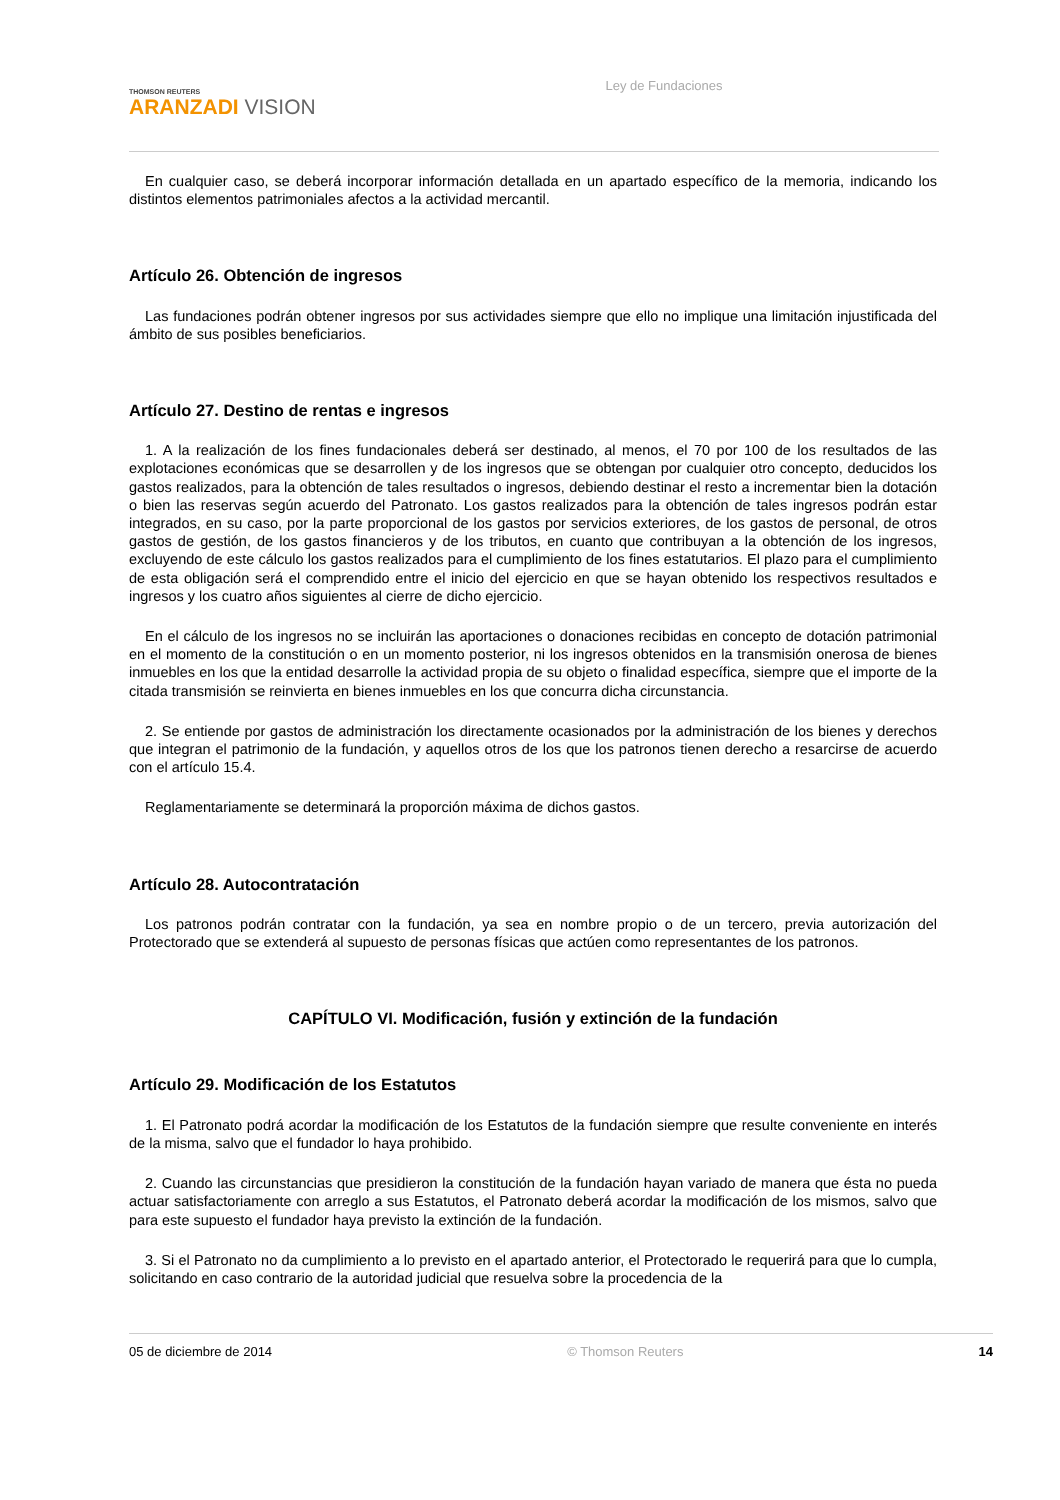THOMSON REUTERS
ARANZADI VISION
Ley de Fundaciones
En cualquier caso, se deberá incorporar información detallada en un apartado específico de la memoria, indicando los distintos elementos patrimoniales afectos a la actividad mercantil.
Artículo 26. Obtención de ingresos
Las fundaciones podrán obtener ingresos por sus actividades siempre que ello no implique una limitación injustificada del ámbito de sus posibles beneficiarios.
Artículo 27. Destino de rentas e ingresos
1. A la realización de los fines fundacionales deberá ser destinado, al menos, el 70 por 100 de los resultados de las explotaciones económicas que se desarrollen y de los ingresos que se obtengan por cualquier otro concepto, deducidos los gastos realizados, para la obtención de tales resultados o ingresos, debiendo destinar el resto a incrementar bien la dotación o bien las reservas según acuerdo del Patronato. Los gastos realizados para la obtención de tales ingresos podrán estar integrados, en su caso, por la parte proporcional de los gastos por servicios exteriores, de los gastos de personal, de otros gastos de gestión, de los gastos financieros y de los tributos, en cuanto que contribuyan a la obtención de los ingresos, excluyendo de este cálculo los gastos realizados para el cumplimiento de los fines estatutarios. El plazo para el cumplimiento de esta obligación será el comprendido entre el inicio del ejercicio en que se hayan obtenido los respectivos resultados e ingresos y los cuatro años siguientes al cierre de dicho ejercicio.
En el cálculo de los ingresos no se incluirán las aportaciones o donaciones recibidas en concepto de dotación patrimonial en el momento de la constitución o en un momento posterior, ni los ingresos obtenidos en la transmisión onerosa de bienes inmuebles en los que la entidad desarrolle la actividad propia de su objeto o finalidad específica, siempre que el importe de la citada transmisión se reinvierta en bienes inmuebles en los que concurra dicha circunstancia.
2. Se entiende por gastos de administración los directamente ocasionados por la administración de los bienes y derechos que integran el patrimonio de la fundación, y aquellos otros de los que los patronos tienen derecho a resarcirse de acuerdo con el artículo 15.4.
Reglamentariamente se determinará la proporción máxima de dichos gastos.
Artículo 28. Autocontratación
Los patronos podrán contratar con la fundación, ya sea en nombre propio o de un tercero, previa autorización del Protectorado que se extenderá al supuesto de personas físicas que actúen como representantes de los patronos.
CAPÍTULO VI. Modificación, fusión y extinción de la fundación
Artículo 29. Modificación de los Estatutos
1. El Patronato podrá acordar la modificación de los Estatutos de la fundación siempre que resulte conveniente en interés de la misma, salvo que el fundador lo haya prohibido.
2. Cuando las circunstancias que presidieron la constitución de la fundación hayan variado de manera que ésta no pueda actuar satisfactoriamente con arreglo a sus Estatutos, el Patronato deberá acordar la modificación de los mismos, salvo que para este supuesto el fundador haya previsto la extinción de la fundación.
3. Si el Patronato no da cumplimiento a lo previsto en el apartado anterior, el Protectorado le requerirá para que lo cumpla, solicitando en caso contrario de la autoridad judicial que resuelva sobre la procedencia de la
05 de diciembre de 2014 © Thomson Reuters 14